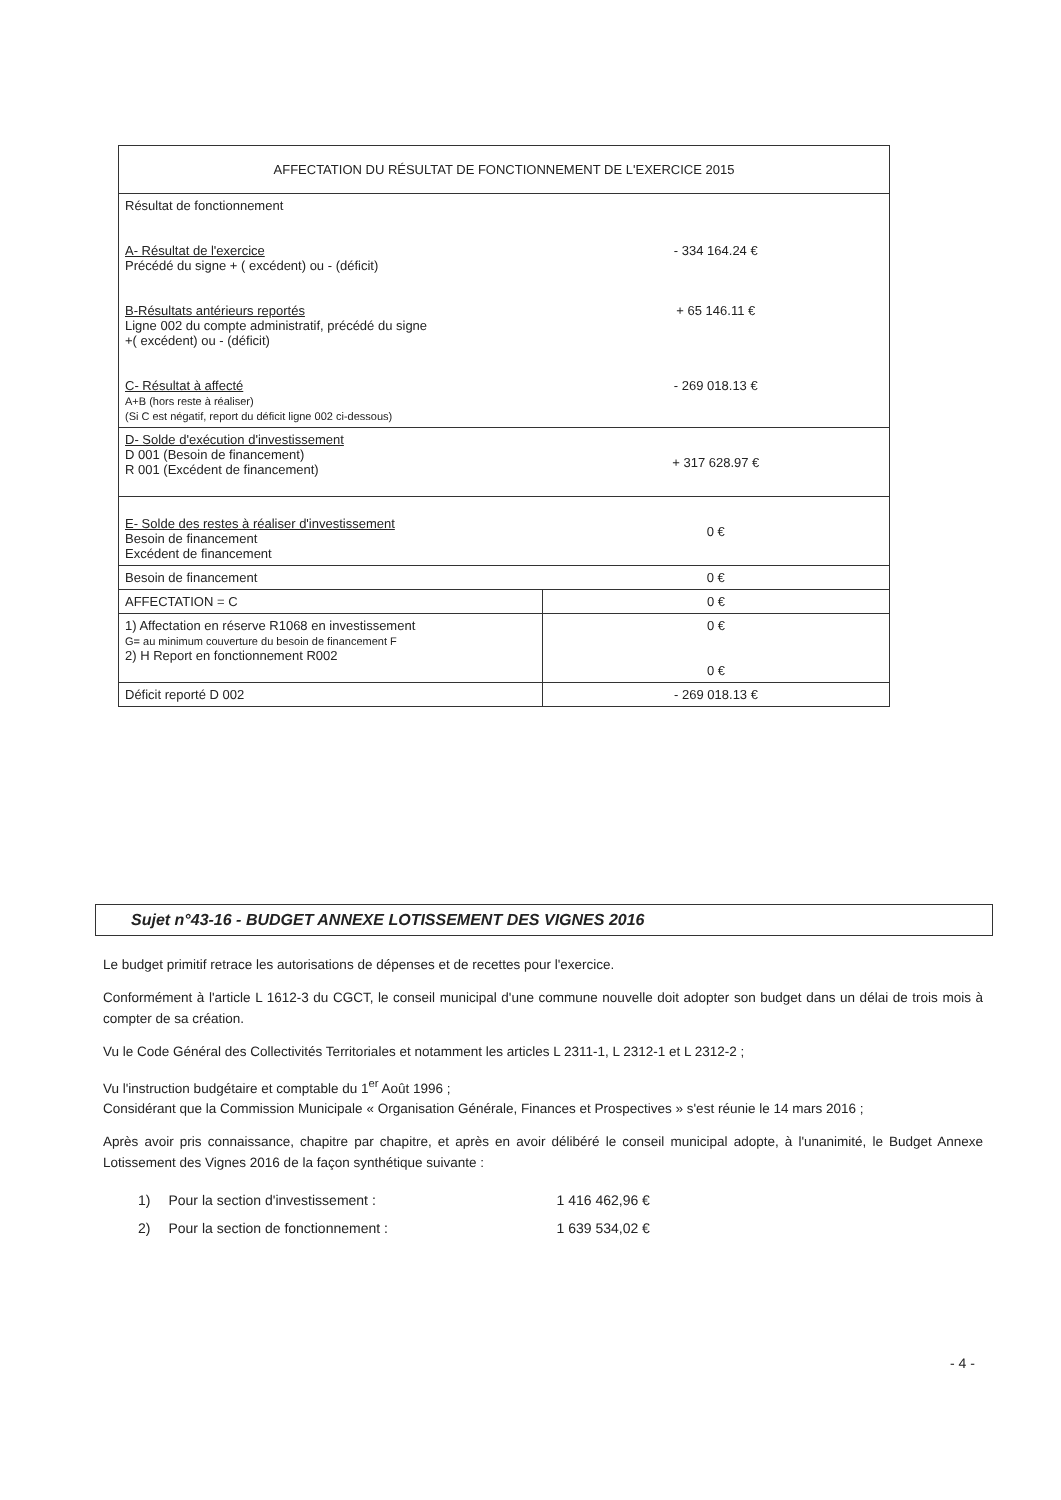| AFFECTATION DU RÉSULTAT DE FONCTIONNEMENT DE L'EXERCICE 2015 | |
| Résultat de fonctionnement A- Résultat de l'exercice Précédé du signe + ( excédent) ou - (déficit) B-Résultats antérieurs reportés Ligne 002 du compte administratif, précédé du signe +( excédent) ou - (déficit) C- Résultat à affecté A+B (hors reste à réaliser) (Si C est négatif, report du déficit ligne 002 ci-dessous) | - 334 164.24 € + 65 146.11 € - 269 018.13 € |
| D- Solde d'exécution d'investissement D 001 (Besoin de financement) R 001 (Excédent de financement) | + 317 628.97 € |
| E- Solde des restes à réaliser d'investissement Besoin de financement Excédent de financement | 0 € |
| Besoin de financement | 0 € |
| AFFECTATION = C | 0 € |
| 1) Affectation en réserve R1068 en investissement G= au minimum couverture du besoin de financement F 2) H Report en fonctionnement R002 | 0 € 0 € |
| Déficit reporté D 002 | - 269 018.13 € |
Sujet n°43-16 - BUDGET ANNEXE LOTISSEMENT DES VIGNES 2016
Le budget primitif retrace les autorisations de dépenses et de recettes pour l'exercice.
Conformément à l'article L 1612-3 du CGCT, le conseil municipal d'une commune nouvelle doit adopter son budget dans un délai de trois mois à compter de sa création.
Vu le Code Général des Collectivités Territoriales et notamment les articles L 2311-1, L 2312-1 et L 2312-2 ;
Vu l'instruction budgétaire et comptable du 1<sup>er</sup> Août 1996 ;
Considérant que la Commission Municipale « Organisation Générale, Finances et Prospectives » s'est réunie le 14 mars 2016 ;
Après avoir pris connaissance, chapitre par chapitre, et après en avoir délibéré le conseil municipal adopte, à l'unanimité, le Budget Annexe Lotissement des Vignes 2016 de la façon synthétique suivante :
| 1) | Pour la section d'investissement : | 1 416 462,96 € |
| 2) | Pour la section de fonctionnement : | 1 639 534,02 € |
- 4 -